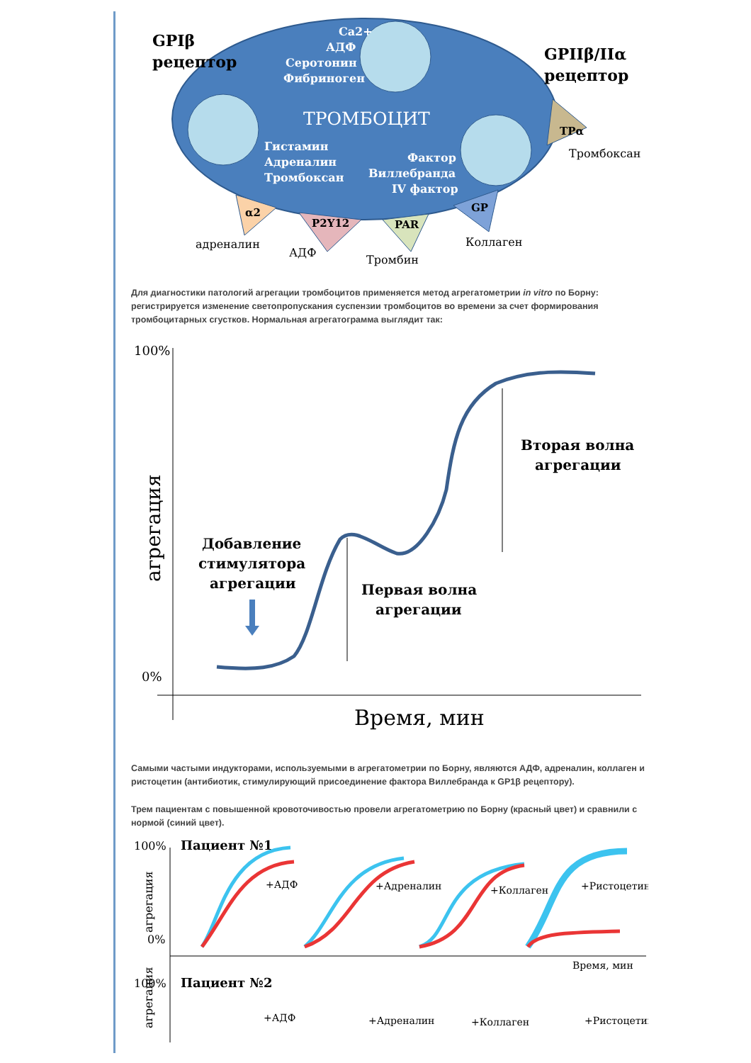GPIβ
рецептор
GPIIβ/IIα
рецептор
Ca2+
АДФ
Серотонин
Фибриноген
ТРОМБОЦИТ
Гистамин
Адреналин
Тромбоксан
Фактор
Виллебранда
IV фактор
α2
P2Y12
PAR
GP
TPα
адреналин
АДФ
Тромбин
Коллаген
Тромбоксан
Для диагностики патологий агрегации тромбоцитов применяется метод агрегатометрии in vitro по Борну: регистрируется изменение светопропускания суспензии тромбоцитов во времени за счет формирования тромбоцитарных сгустков. Нормальная агрегатограмма выглядит так:
100%
0%
Время, мин
агрегация
Добавление
стимулятора
агрегации
Первая волна
агрегации
Вторая волна
агрегации
Самыми частыми индукторами, используемыми в агрегатометрии по Борну, являются АДФ, адреналин, коллаген и ристоцетин (антибиотик, стимулирующий присоединение фактора Виллебранда к GP1β рецептору).
Трем пациентам с повышенной кровоточивостью провели агрегатометрию по Борну (красный цвет) и сравнили с нормой (синий цвет).
100%
0%
Пациент №1
агрегация
Время, мин
+АДФ
+Адреналин
+Коллаген
+Ристоцетин
100%
Пациент №2
агрегация
+АДФ
+Адреналин
+Коллаген
+Ристоцетин